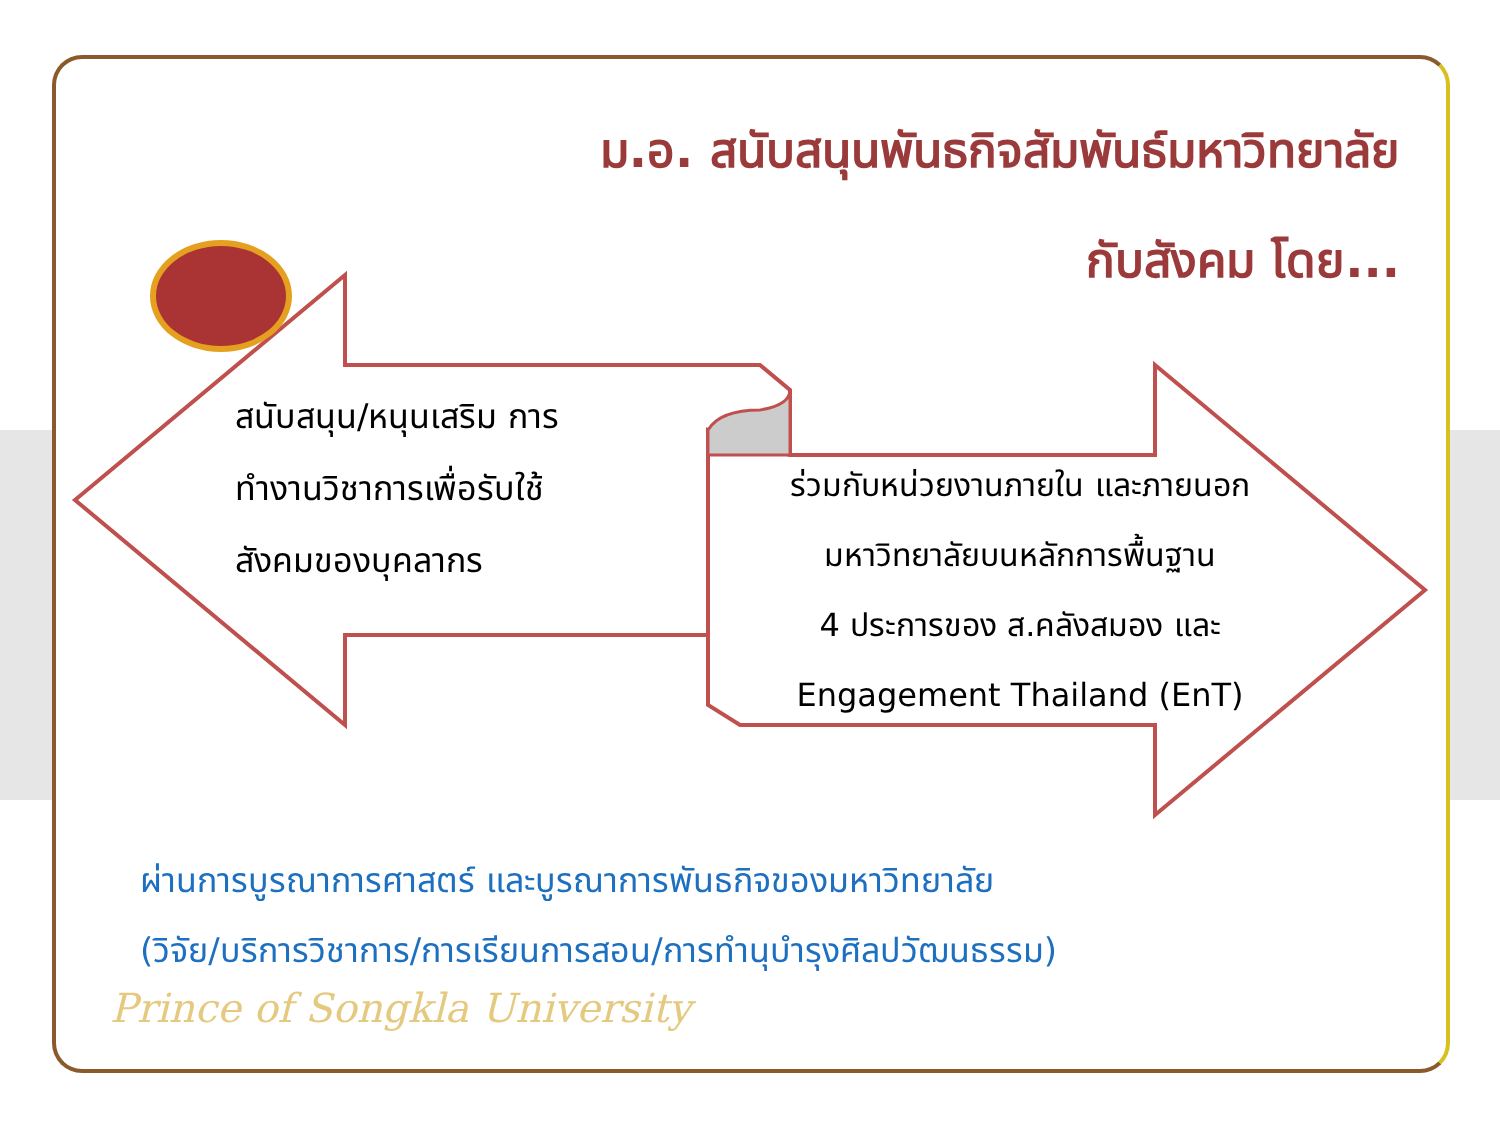ม.อ. สนับสนุนพันธกิจสัมพันธ์มหาวิทยาลัย
กับสังคม โดย...
สนับสนุน/หนุนเสริม การ
ทำงานวิชาการเพื่อรับใช้
สังคมของบุคลากร
ร่วมกับหน่วยงานภายใน และภายนอก
มหาวิทยาลัยบนหลักการพื้นฐาน
4 ประการของ ส.คลังสมอง และ
Engagement Thailand (EnT)
ผ่านการบูรณาการศาสตร์ และบูรณาการพันธกิจของมหาวิทยาลัย
(วิจัย/บริการวิชาการ/การเรียนการสอน/การทำนุบำรุงศิลปวัฒนธรรม)
Prince of Songkla University